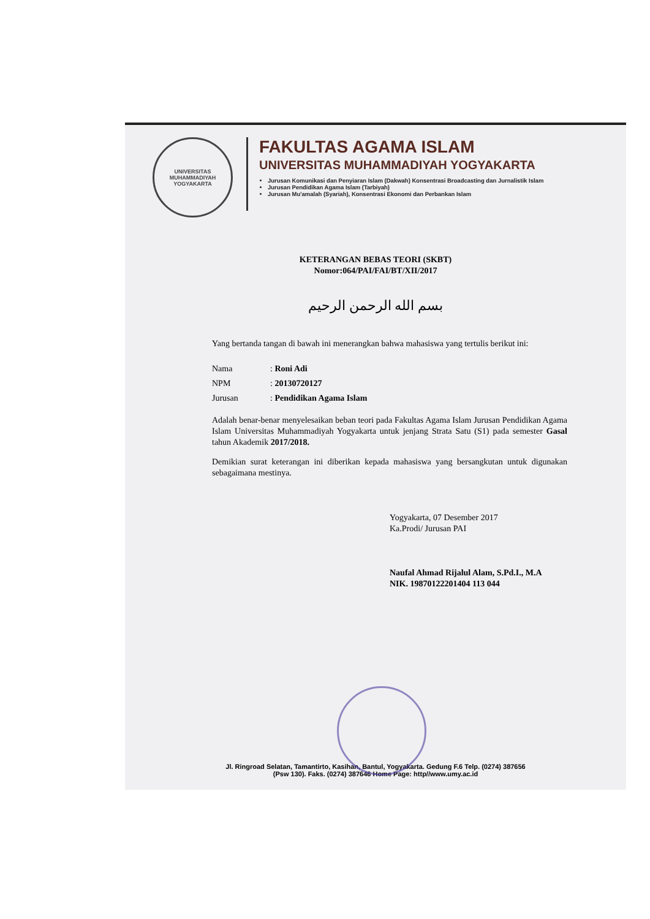UNIVERSITAS MUHAMMADIYAH YOGYAKARTA
FAKULTAS AGAMA ISLAM
UNIVERSITAS MUHAMMADIYAH YOGYAKARTA
Jurusan Komunikasi dan Penyiaran Islam (Dakwah) Konsentrasi Broadcasting dan Jurnalistik Islam
Jurusan Pendidikan Agama Islam (Tarbiyah)
Jurusan Mu'amalah (Syariah), Konsentrasi Ekonomi dan Perbankan Islam
KETERANGAN BEBAS TEORI (SKBT)
Nomor:064/PAI/FAI/BT/XII/2017
بسم الله الرحمن الرحيم
Yang bertanda tangan di bawah ini menerangkan bahwa mahasiswa yang tertulis berikut ini:
| Nama | : Roni Adi |
| NPM | : 20130720127 |
| Jurusan | : Pendidikan Agama Islam |
Adalah benar-benar menyelesaikan beban teori pada Fakultas Agama Islam Jurusan Pendidikan Agama Islam Universitas Muhammadiyah Yogyakarta untuk jenjang Strata Satu (S1) pada semester Gasal tahun Akademik 2017/2018.
Demikian surat keterangan ini diberikan kepada mahasiswa yang bersangkutan untuk digunakan sebagaimana mestinya.
Yogyakarta, 07 Desember 2017
Ka.Prodi/ Jurusan PAI
Naufal Ahmad Rijalul Alam, S.Pd.I., M.A
NIK. 19870122201404 113 044
Jl. Ringroad Selatan, Tamantirto, Kasihan, Bantul, Yogyakarta. Gedung F.6 Telp. (0274) 387656
(Psw 130). Faks. (0274) 387646 Home Page: http//www.umy.ac.id